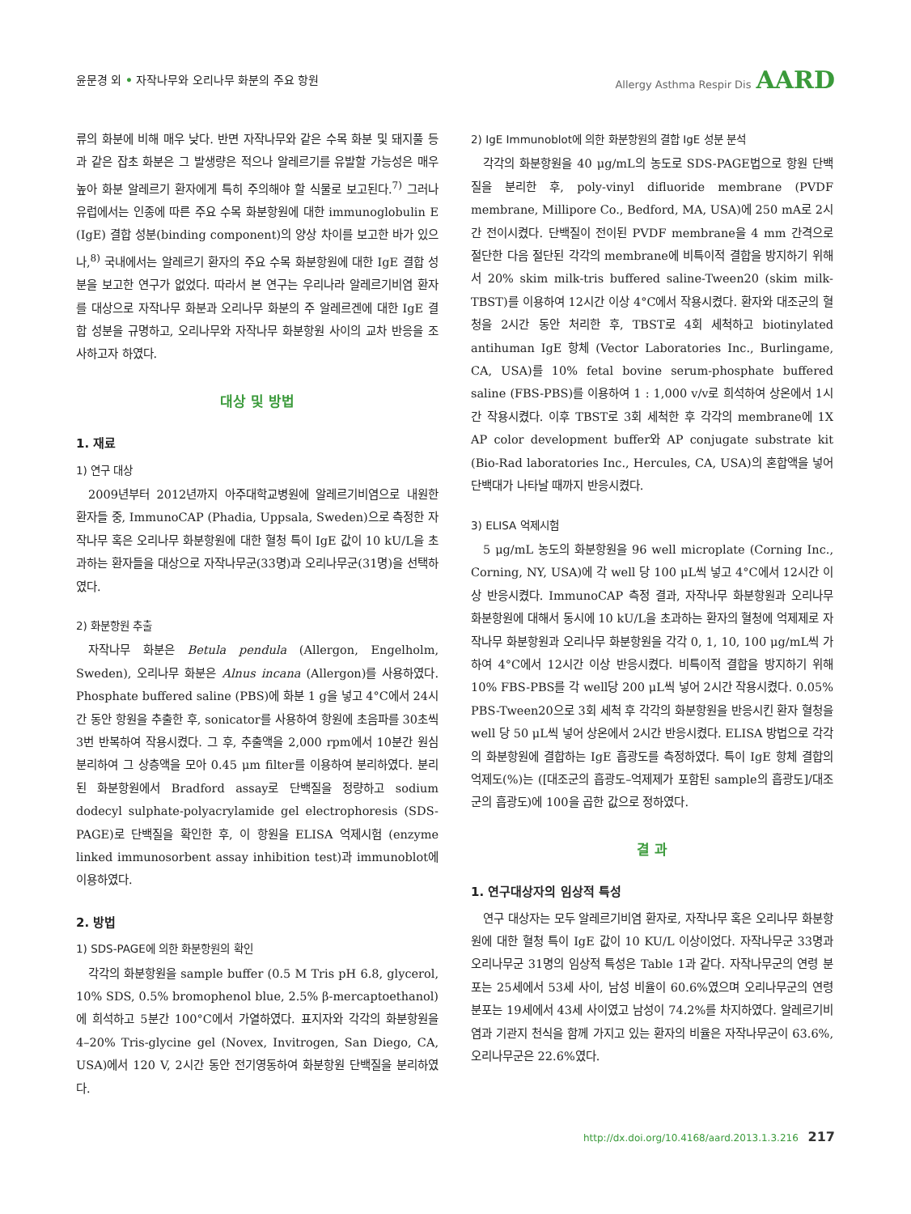윤문경 외 • 자작나무와 오리나무 화분의 주요 항원
Allergy Asthma Respir Dis AARD
류의 화분에 비해 매우 낮다. 반면 자작나무와 같은 수목 화분 및 돼지풀 등과 같은 잡초 화분은 그 발생량은 적으나 알레르기를 유발할 가능성은 매우 높아 화분 알레르기 환자에게 특히 주의해야 할 식물로 보고된다.<sup>7)</sup> 그러나 유럽에서는 인종에 따른 주요 수목 화분항원에 대한 immunoglobulin E (IgE) 결합 성분(binding component)의 양상 차이를 보고한 바가 있으나,<sup>8)</sup> 국내에서는 알레르기 환자의 주요 수목 화분항원에 대한 IgE 결합 성분을 보고한 연구가 없었다. 따라서 본 연구는 우리나라 알레르기비염 환자를 대상으로 자작나무 화분과 오리나무 화분의 주 알레르겐에 대한 IgE 결합 성분을 규명하고, 오리나무와 자작나무 화분항원 사이의 교차 반응을 조사하고자 하였다.
대상 및 방법
1. 재료
1) 연구 대상
2009년부터 2012년까지 아주대학교병원에 알레르기비염으로 내원한 환자들 중, ImmunoCAP (Phadia, Uppsala, Sweden)으로 측정한 자작나무 혹은 오리나무 화분항원에 대한 혈청 특이 IgE 값이 10 kU/L을 초과하는 환자들을 대상으로 자작나무군(33명)과 오리나무군(31명)을 선택하였다.
2) 화분항원 추출
자작나무 화분은 Betula pendula (Allergon, Engelholm, Sweden), 오리나무 화분은 Alnus incana (Allergon)를 사용하였다. Phosphate buffered saline (PBS)에 화분 1 g을 넣고 4°C에서 24시간 동안 항원을 추출한 후, sonicator를 사용하여 항원에 초음파를 30초씩 3번 반복하여 작용시켰다. 그 후, 추출액을 2,000 rpm에서 10분간 원심 분리하여 그 상층액을 모아 0.45 μm filter를 이용하여 분리하였다. 분리된 화분항원에서 Bradford assay로 단백질을 정량하고 sodium dodecyl sulphate-polyacrylamide gel electrophoresis (SDS-PAGE)로 단백질을 확인한 후, 이 항원을 ELISA 억제시험 (enzyme linked immunosorbent assay inhibition test)과 immunoblot에 이용하였다.
2. 방법
1) SDS-PAGE에 의한 화분항원의 확인
각각의 화분항원을 sample buffer (0.5 M Tris pH 6.8, glycerol, 10% SDS, 0.5% bromophenol blue, 2.5% β-mercaptoethanol)에 희석하고 5분간 100°C에서 가열하였다. 표지자와 각각의 화분항원을 4–20% Tris-glycine gel (Novex, Invitrogen, San Diego, CA, USA)에서 120 V, 2시간 동안 전기영동하여 화분항원 단백질을 분리하였다.
2) IgE Immunoblot에 의한 화분항원의 결합 IgE 성분 분석
각각의 화분항원을 40 μg/mL의 농도로 SDS-PAGE법으로 항원 단백질을 분리한 후, poly-vinyl difluoride membrane (PVDF membrane, Millipore Co., Bedford, MA, USA)에 250 mA로 2시간 전이시켰다. 단백질이 전이된 PVDF membrane을 4 mm 간격으로 절단한 다음 절단된 각각의 membrane에 비특이적 결합을 방지하기 위해서 20% skim milk-tris buffered saline-Tween20 (skim milk-TBST)를 이용하여 12시간 이상 4°C에서 작용시켰다. 환자와 대조군의 혈청을 2시간 동안 처리한 후, TBST로 4회 세척하고 biotinylated antihuman IgE 항체 (Vector Laboratories Inc., Burlingame, CA, USA)를 10% fetal bovine serum-phosphate buffered saline (FBS-PBS)를 이용하여 1 : 1,000 v/v로 희석하여 상온에서 1시간 작용시켰다. 이후 TBST로 3회 세척한 후 각각의 membrane에 1X AP color development buffer와 AP conjugate substrate kit (Bio-Rad laboratories Inc., Hercules, CA, USA)의 혼합액을 넣어 단백대가 나타날 때까지 반응시켰다.
3) ELISA 억제시험
5 μg/mL 농도의 화분항원을 96 well microplate (Corning Inc., Corning, NY, USA)에 각 well 당 100 μL씩 넣고 4°C에서 12시간 이상 반응시켰다. ImmunoCAP 측정 결과, 자작나무 화분항원과 오리나무 화분항원에 대해서 동시에 10 kU/L을 초과하는 환자의 혈청에 억제제로 자작나무 화분항원과 오리나무 화분항원을 각각 0, 1, 10, 100 μg/mL씩 가하여 4°C에서 12시간 이상 반응시켰다. 비특이적 결합을 방지하기 위해 10% FBS-PBS를 각 well당 200 μL씩 넣어 2시간 작용시켰다. 0.05% PBS-Tween20으로 3회 세척 후 각각의 화분항원을 반응시킨 환자 혈청을 well 당 50 μL씩 넣어 상온에서 2시간 반응시켰다. ELISA 방법으로 각각의 화분항원에 결합하는 IgE 흡광도를 측정하였다. 특이 IgE 항체 결합의 억제도(%)는 ([대조군의 흡광도–억제제가 포함된 sample의 흡광도]/대조군의 흡광도)에 100을 곱한 값으로 정하였다.
결 과
1. 연구대상자의 임상적 특성
연구 대상자는 모두 알레르기비염 환자로, 자작나무 혹은 오리나무 화분항원에 대한 혈청 특이 IgE 값이 10 KU/L 이상이었다. 자작나무군 33명과 오리나무군 31명의 임상적 특성은 Table 1과 같다. 자작나무군의 연령 분포는 25세에서 53세 사이, 남성 비율이 60.6%였으며 오리나무군의 연령 분포는 19세에서 43세 사이였고 남성이 74.2%를 차지하였다. 알레르기비염과 기관지 천식을 함께 가지고 있는 환자의 비율은 자작나무군이 63.6%, 오리나무군은 22.6%였다.
http://dx.doi.org/10.4168/aard.2013.1.3.216 217